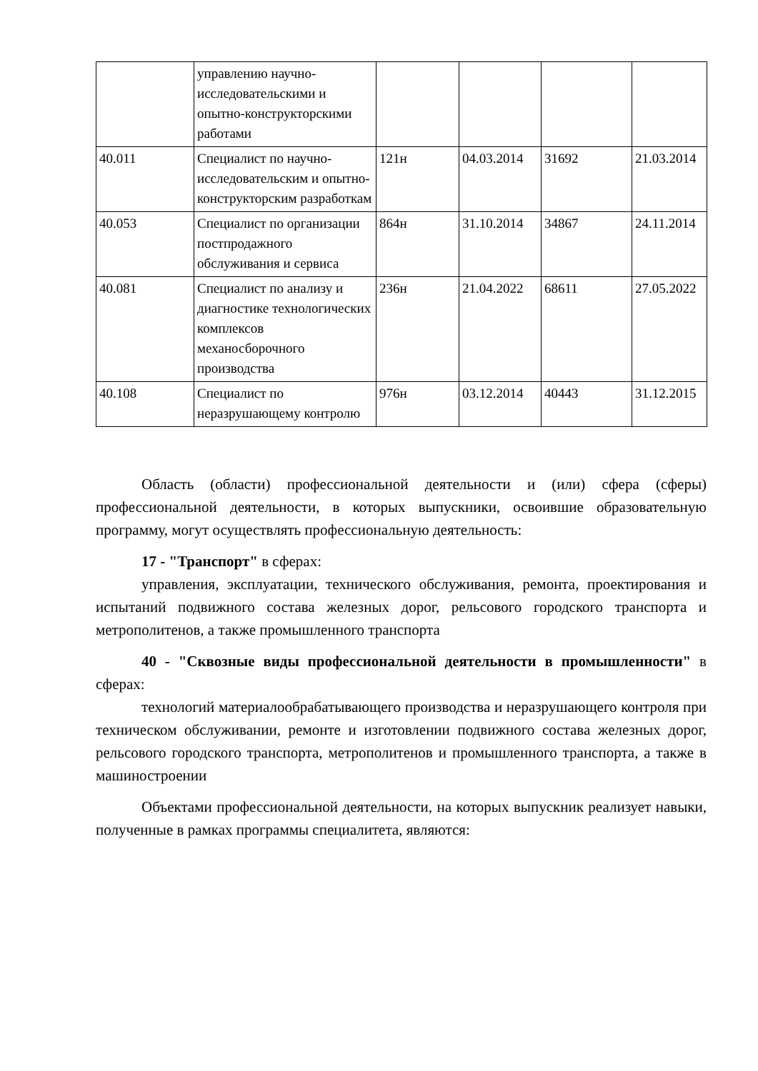| | управлению научно-исследовательскими и опытно-конструкторскими работами | | | | |
| 40.011 | Специалист по научно-исследовательским и опытно-конструкторским разработкам | 121н | 04.03.2014 | 31692 | 21.03.2014 |
| 40.053 | Специалист по организации постпродажного обслуживания и сервиса | 864н | 31.10.2014 | 34867 | 24.11.2014 |
| 40.081 | Специалист по анализу и диагностике технологических комплексов механосборочного производства | 236н | 21.04.2022 | 68611 | 27.05.2022 |
| 40.108 | Специалист по неразрушающему контролю | 976н | 03.12.2014 | 40443 | 31.12.2015 |
Область (области) профессиональной деятельности и (или) сфера (сферы) профессиональной деятельности, в которых выпускники, освоившие образовательную программу, могут осуществлять профессиональную деятельность:
17 - "Транспорт" в сферах:
управления, эксплуатации, технического обслуживания, ремонта, проектирования и испытаний подвижного состава железных дорог, рельсового городского транспорта и метрополитенов, а также промышленного транспорта
40 - "Сквозные виды профессиональной деятельности в промышленности" в сферах:
технологий материалообрабатывающего производства и неразрушающего контроля при техническом обслуживании, ремонте и изготовлении подвижного состава железных дорог, рельсового городского транспорта, метрополитенов и промышленного транспорта, а также в машиностроении
Объектами профессиональной деятельности, на которых выпускник реализует навыки, полученные в рамках программы специалитета, являются: